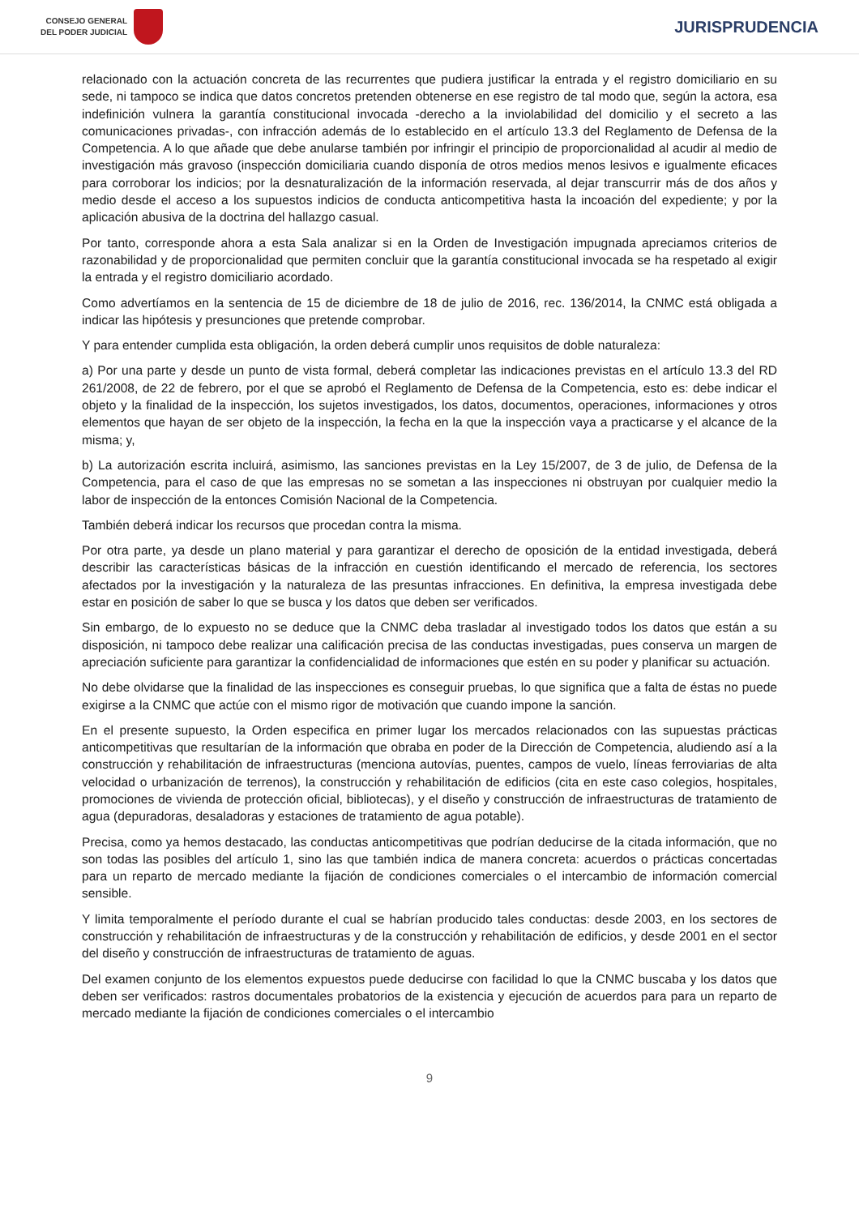CONSEJO GENERAL
DEL PODER JUDICIAL
JURISPRUDENCIA
relacionado con la actuación concreta de las recurrentes que pudiera justificar la entrada y el registro domiciliario en su sede, ni tampoco se indica que datos concretos pretenden obtenerse en ese registro de tal modo que, según la actora, esa indefinición vulnera la garantía constitucional invocada -derecho a la inviolabilidad del domicilio y el secreto a las comunicaciones privadas-, con infracción además de lo establecido en el artículo 13.3 del Reglamento de Defensa de la Competencia. A lo que añade que debe anularse también por infringir el principio de proporcionalidad al acudir al medio de investigación más gravoso (inspección domiciliaria cuando disponía de otros medios menos lesivos e igualmente eficaces para corroborar los indicios; por la desnaturalización de la información reservada, al dejar transcurrir más de dos años y medio desde el acceso a los supuestos indicios de conducta anticompetitiva hasta la incoación del expediente; y por la aplicación abusiva de la doctrina del hallazgo casual.
Por tanto, corresponde ahora a esta Sala analizar si en la Orden de Investigación impugnada apreciamos criterios de razonabilidad y de proporcionalidad que permiten concluir que la garantía constitucional invocada se ha respetado al exigir la entrada y el registro domiciliario acordado.
Como advertíamos en la sentencia de 15 de diciembre de 18 de julio de 2016, rec. 136/2014, la CNMC está obligada a indicar las hipótesis y presunciones que pretende comprobar.
Y para entender cumplida esta obligación, la orden deberá cumplir unos requisitos de doble naturaleza:
a) Por una parte y desde un punto de vista formal, deberá completar las indicaciones previstas en el artículo 13.3 del RD 261/2008, de 22 de febrero, por el que se aprobó el Reglamento de Defensa de la Competencia, esto es: debe indicar el objeto y la finalidad de la inspección, los sujetos investigados, los datos, documentos, operaciones, informaciones y otros elementos que hayan de ser objeto de la inspección, la fecha en la que la inspección vaya a practicarse y el alcance de la misma; y,
b) La autorización escrita incluirá, asimismo, las sanciones previstas en la Ley 15/2007, de 3 de julio, de Defensa de la Competencia, para el caso de que las empresas no se sometan a las inspecciones ni obstruyan por cualquier medio la labor de inspección de la entonces Comisión Nacional de la Competencia.
También deberá indicar los recursos que procedan contra la misma.
Por otra parte, ya desde un plano material y para garantizar el derecho de oposición de la entidad investigada, deberá describir las características básicas de la infracción en cuestión identificando el mercado de referencia, los sectores afectados por la investigación y la naturaleza de las presuntas infracciones. En definitiva, la empresa investigada debe estar en posición de saber lo que se busca y los datos que deben ser verificados.
Sin embargo, de lo expuesto no se deduce que la CNMC deba trasladar al investigado todos los datos que están a su disposición, ni tampoco debe realizar una calificación precisa de las conductas investigadas, pues conserva un margen de apreciación suficiente para garantizar la confidencialidad de informaciones que estén en su poder y planificar su actuación.
No debe olvidarse que la finalidad de las inspecciones es conseguir pruebas, lo que significa que a falta de éstas no puede exigirse a la CNMC que actúe con el mismo rigor de motivación que cuando impone la sanción.
En el presente supuesto, la Orden especifica en primer lugar los mercados relacionados con las supuestas prácticas anticompetitivas que resultarían de la información que obraba en poder de la Dirección de Competencia, aludiendo así a la construcción y rehabilitación de infraestructuras (menciona autovías, puentes, campos de vuelo, líneas ferroviarias de alta velocidad o urbanización de terrenos), la construcción y rehabilitación de edificios (cita en este caso colegios, hospitales, promociones de vivienda de protección oficial, bibliotecas), y el diseño y construcción de infraestructuras de tratamiento de agua (depuradoras, desaladoras y estaciones de tratamiento de agua potable).
Precisa, como ya hemos destacado, las conductas anticompetitivas que podrían deducirse de la citada información, que no son todas las posibles del artículo 1, sino las que también indica de manera concreta: acuerdos o prácticas concertadas para un reparto de mercado mediante la fijación de condiciones comerciales o el intercambio de información comercial sensible.
Y limita temporalmente el período durante el cual se habrían producido tales conductas: desde 2003, en los sectores de construcción y rehabilitación de infraestructuras y de la construcción y rehabilitación de edificios, y desde 2001 en el sector del diseño y construcción de infraestructuras de tratamiento de aguas.
Del examen conjunto de los elementos expuestos puede deducirse con facilidad lo que la CNMC buscaba y los datos que deben ser verificados: rastros documentales probatorios de la existencia y ejecución de acuerdos para para un reparto de mercado mediante la fijación de condiciones comerciales o el intercambio
9